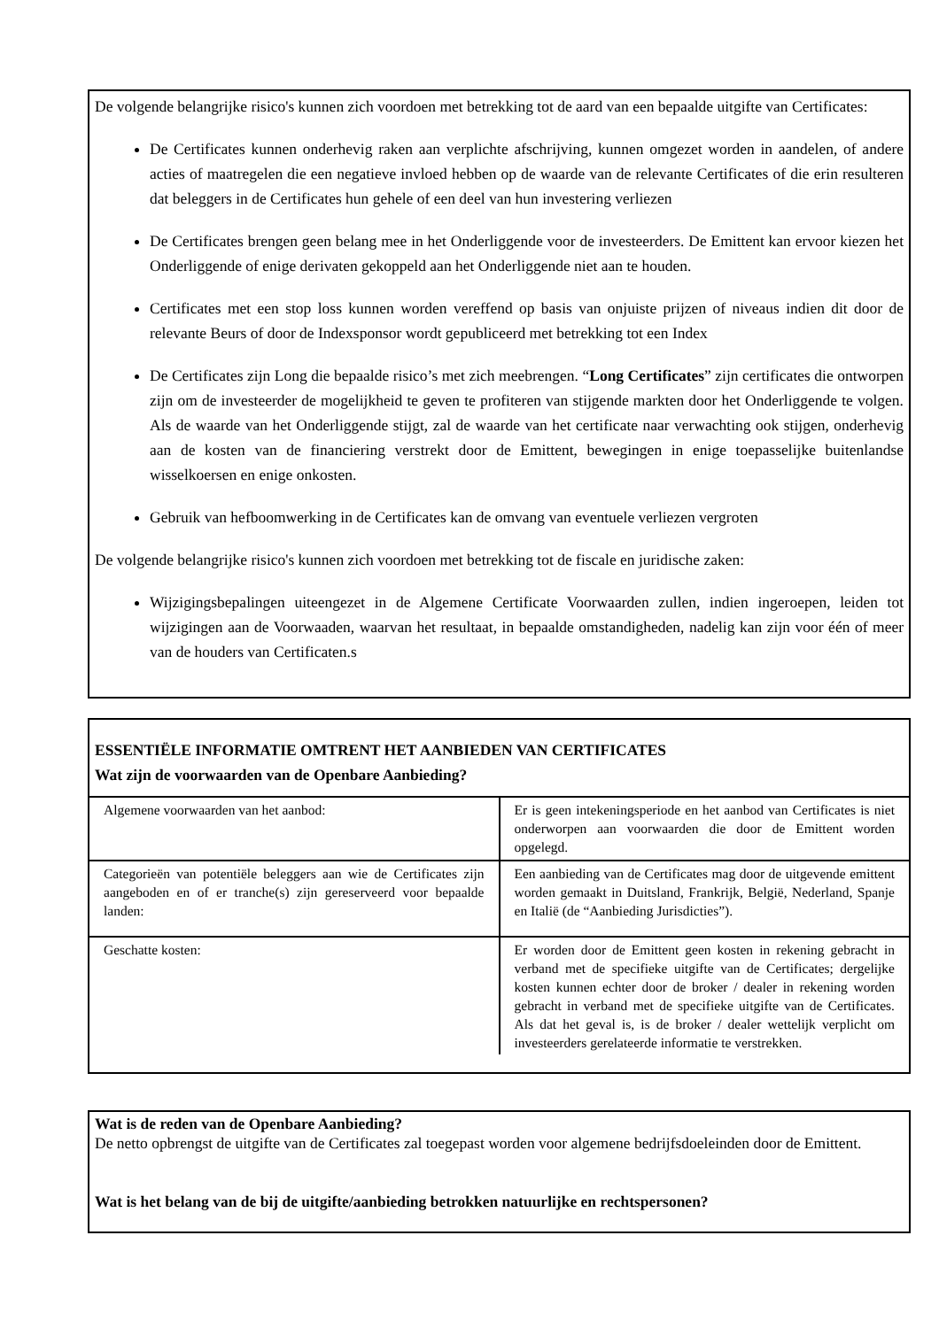De volgende belangrijke risico's kunnen zich voordoen met betrekking tot de aard van een bepaalde uitgifte van Certificates:
De Certificates kunnen onderhevig raken aan verplichte afschrijving, kunnen omgezet worden in aandelen, of andere acties of maatregelen die een negatieve invloed hebben op de waarde van de relevante Certificates of die erin resulteren dat beleggers in de Certificates hun gehele of een deel van hun investering verliezen
De Certificates brengen geen belang mee in het Onderliggende voor de investeerders. De Emittent kan ervoor kiezen het Onderliggende of enige derivaten gekoppeld aan het Onderliggende niet aan te houden.
Certificates met een stop loss kunnen worden vereffend op basis van onjuiste prijzen of niveaus indien dit door de relevante Beurs of door de Indexsponsor wordt gepubliceerd met betrekking tot een Index
De Certificates zijn Long die bepaalde risico’s met zich meebrengen. “Long Certificates” zijn certificates die ontworpen zijn om de investeerder de mogelijkheid te geven te profiteren van stijgende markten door het Onderliggende te volgen. Als de waarde van het Onderliggende stijgt, zal de waarde van het certificate naar verwachting ook stijgen, onderhevig aan de kosten van de financiering verstrekt door de Emittent, bewegingen in enige toepasselijke buitenlandse wisselkoersen en enige onkosten.
Gebruik van hefboomwerking in de Certificates kan de omvang van eventuele verliezen vergroten
De volgende belangrijke risico's kunnen zich voordoen met betrekking tot de fiscale en juridische zaken:
Wijzigingsbepalingen uiteengezet in de Algemene Certificate Voorwaarden zullen, indien ingeroepen, leiden tot wijzigingen aan de Voorwaaden, waarvan het resultaat, in bepaalde omstandigheden, nadelig kan zijn voor één of meer van de houders van Certificaten.s
ESSENTIËLE INFORMATIE OMTRENT HET AANBIEDEN VAN CERTIFICATES
Wat zijn de voorwaarden van de Openbare Aanbieding?
| Algemene voorwaarden van het aanbod: | Er is geen intekeningsperiode en het aanbod van Certificates is niet onderworpen aan voorwaarden die door de Emittent worden opgelegd. |
| Categorieën van potentiële beleggers aan wie de Certificates zijn aangeboden en of er tranche(s) zijn gereserveerd voor bepaalde landen: | Een aanbieding van de Certificates mag door de uitgevende emittent worden gemaakt in Duitsland, Frankrijk, België, Nederland, Spanje en Italië (de “Aanbieding Jurisdicties”). |
| Geschatte kosten: | Er worden door de Emittent geen kosten in rekening gebracht in verband met de specifieke uitgifte van de Certificates; dergelijke kosten kunnen echter door de broker / dealer in rekening worden gebracht in verband met de specifieke uitgifte van de Certificates. Als dat het geval is, is de broker / dealer wettelijk verplicht om investeerders gerelateerde informatie te verstrekken. |
Wat is de reden van de Openbare Aanbieding?
De netto opbrengst de uitgifte van de Certificates zal toegepast worden voor algemene bedrijfsdoeleinden door de Emittent.
Wat is het belang van de bij de uitgifte/aanbieding betrokken natuurlijke en rechtspersonen?